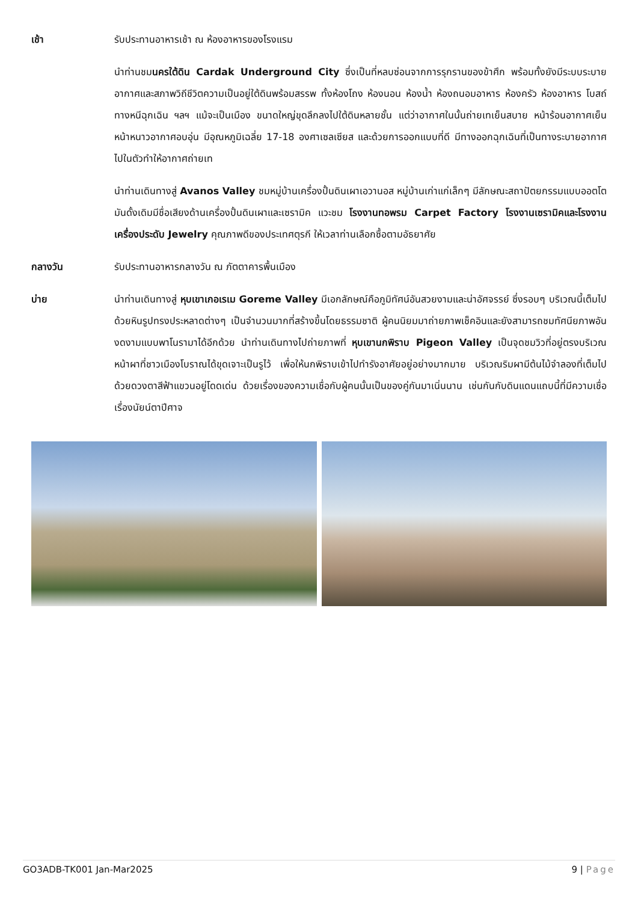เช้า รับประทานอาหารเช้า ณ ห้องอาหารของโรงแรม
นำท่านชมนครใต้ดิน Cardak Underground City ซึ่งเป็นที่หลบซ่อนจากการรุกรานของข้าศึก พร้อมทั้งยังมีระบบระบายอากาศและสภาพวิถีชีวิตความเป็นอยู่ใต้ดินพร้อมสรรพ ทั้งห้องโถง ห้องนอน ห้องน้ำ ห้องถนอมอาหาร ห้องครัว ห้องอาหาร โบสถ์ ทางหนีฉุกเฉิน ฯลฯ แม้จะเป็นเมือง ขนาดใหญ่ขุดลึกลงไปใต้ดินหลายชั้น แต่ว่าอากาศในนั้นถ่ายเทเย็นสบาย หน้าร้อนอากาศเย็น หน้าหนาวอากาศอบอุ่น มีอุณหภูมิเฉลี่ย 17-18 องศาเซลเซียส และด้วยการออกแบบที่ดี มีทางออกฉุกเฉินที่เป็นทางระบายอากาศไปในตัวทำให้อากาศถ่ายเท
นำท่านเดินทางสู่ Avanos Valley ชมหมู่บ้านเครื่องปั้นดินเผาเอวานอส หมู่บ้านเก่าแก่เล็กๆ มีลักษณะสถาปัตยกรรมแบบออตโตมันดั้งเดิมมีชื่อเสียงด้านเครื่องปั้นดินเผาและเซรามิค แวะชม โรงงานทอพรม Carpet Factory โรงงานเซรามิคและโรงงานเครื่องประดับ Jewelry คุณภาพดีของประเทศตุรกี ให้เวลาท่านเลือกซื้อตามอัธยาศัย
กลางวัน รับประทานอาหารกลางวัน ณ ภัตตาคารพื้นเมือง
บ่าย นำท่านเดินทางสู่ หุบเขาเกอเรเม Goreme Valley มีเอกลักษณ์คือภูมิทัศน์อันสวยงามและน่าอัศจรรย์ ซึ่งรอบๆ บริเวณนี้เต็มไปด้วยหินรูปทรงประหลาดต่างๆ เป็นจำนวนมากที่สร้างขึ้นโดยธรรมชาติ ผู้คนนิยมมาถ่ายภาพเช็คอินและยังสามารถชมทัศนียภาพอันงดงามแบบพาโนรามาได้อีกด้วย นำท่านเดินทางไปถ่ายภาพที่ หุบเขานกพิราบ Pigeon Valley เป็นจุดชมวิวที่อยู่ตรงบริเวณหน้าผาที่ชาวเมืองโบราณได้ขุดเจาะเป็นรูไว้ เพื่อให้นกพิราบเข้าไปทำรังอาศัยอยู่อย่างมากมาย บริเวณริมผามีต้นไม้จำลองที่เต็มไปด้วยดวงตาสีฟ้าแขวนอยู่โดดเด่น ด้วยเรื่องของความเชื่อกับผู้คนนั้นเป็นของคู่กันมาเนิ่นนาน เช่นกันกับดินแดนแถบนี้ที่มีความเชื่อเรื่องนัยน์ตาปีศาจ
GO3ADB-TK001 Jan-Mar2025 9 | Page